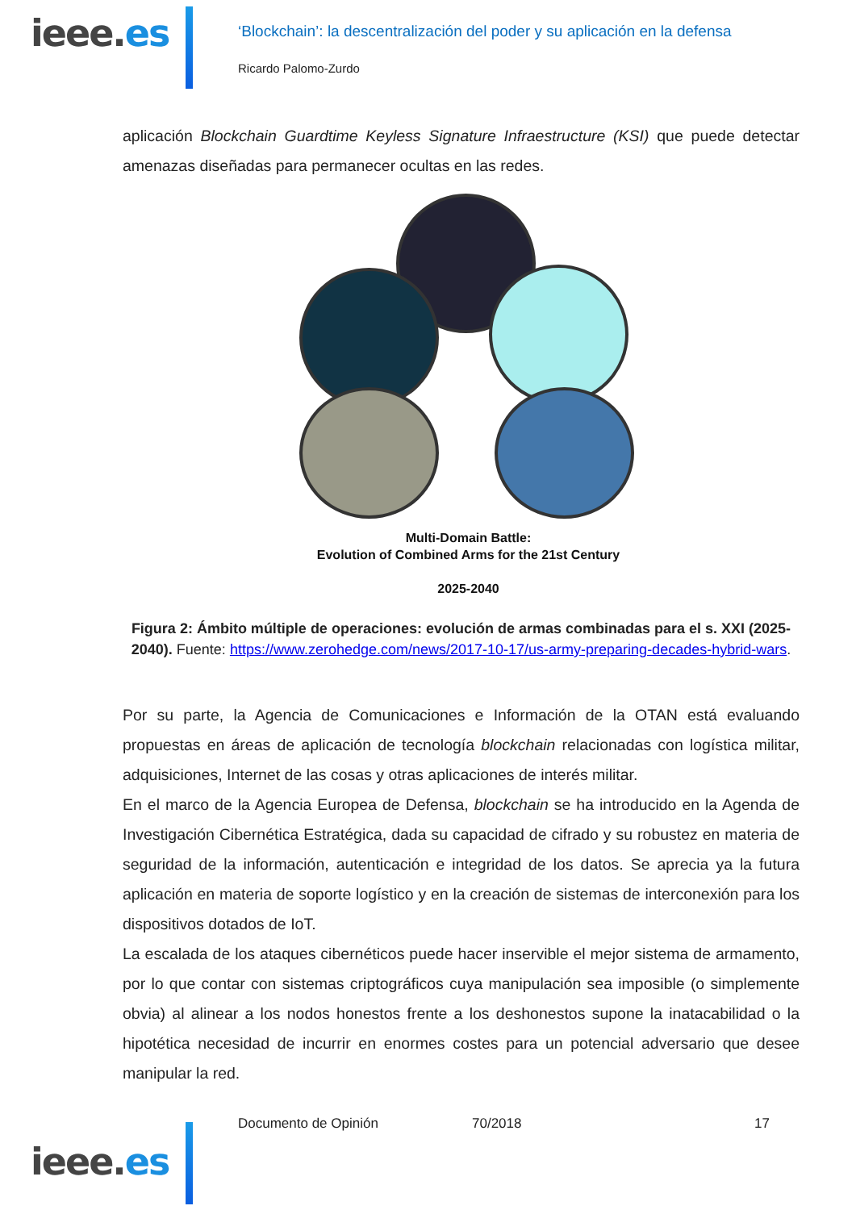ieee.es
‘Blockchain’: la descentralización del poder y su aplicación en la defensa
Ricardo Palomo-Zurdo
aplicación Blockchain Guardtime Keyless Signature Infraestructure (KSI) que puede detectar amenazas diseñadas para permanecer ocultas en las redes.
Multi-Domain Battle:
Evolution of Combined Arms for the 21st Century
2025-2040
Figura 2: Ámbito múltiple de operaciones: evolución de armas combinadas para el s. XXI (2025-2040). Fuente: https://www.zerohedge.com/news/2017-10-17/us-army-preparing-decades-hybrid-wars.
Por su parte, la Agencia de Comunicaciones e Información de la OTAN está evaluando propuestas en áreas de aplicación de tecnología blockchain relacionadas con logística militar, adquisiciones, Internet de las cosas y otras aplicaciones de interés militar.
En el marco de la Agencia Europea de Defensa, blockchain se ha introducido en la Agenda de Investigación Cibernética Estratégica, dada su capacidad de cifrado y su robustez en materia de seguridad de la información, autenticación e integridad de los datos. Se aprecia ya la futura aplicación en materia de soporte logístico y en la creación de sistemas de interconexión para los dispositivos dotados de IoT.
La escalada de los ataques cibernéticos puede hacer inservible el mejor sistema de armamento, por lo que contar con sistemas criptográficos cuya manipulación sea imposible (o simplemente obvia) al alinear a los nodos honestos frente a los deshonestos supone la inatacabilidad o la hipotética necesidad de incurrir en enormes costes para un potencial adversario que desee manipular la red.
ieee.es
Documento de Opinión 70/2018 17